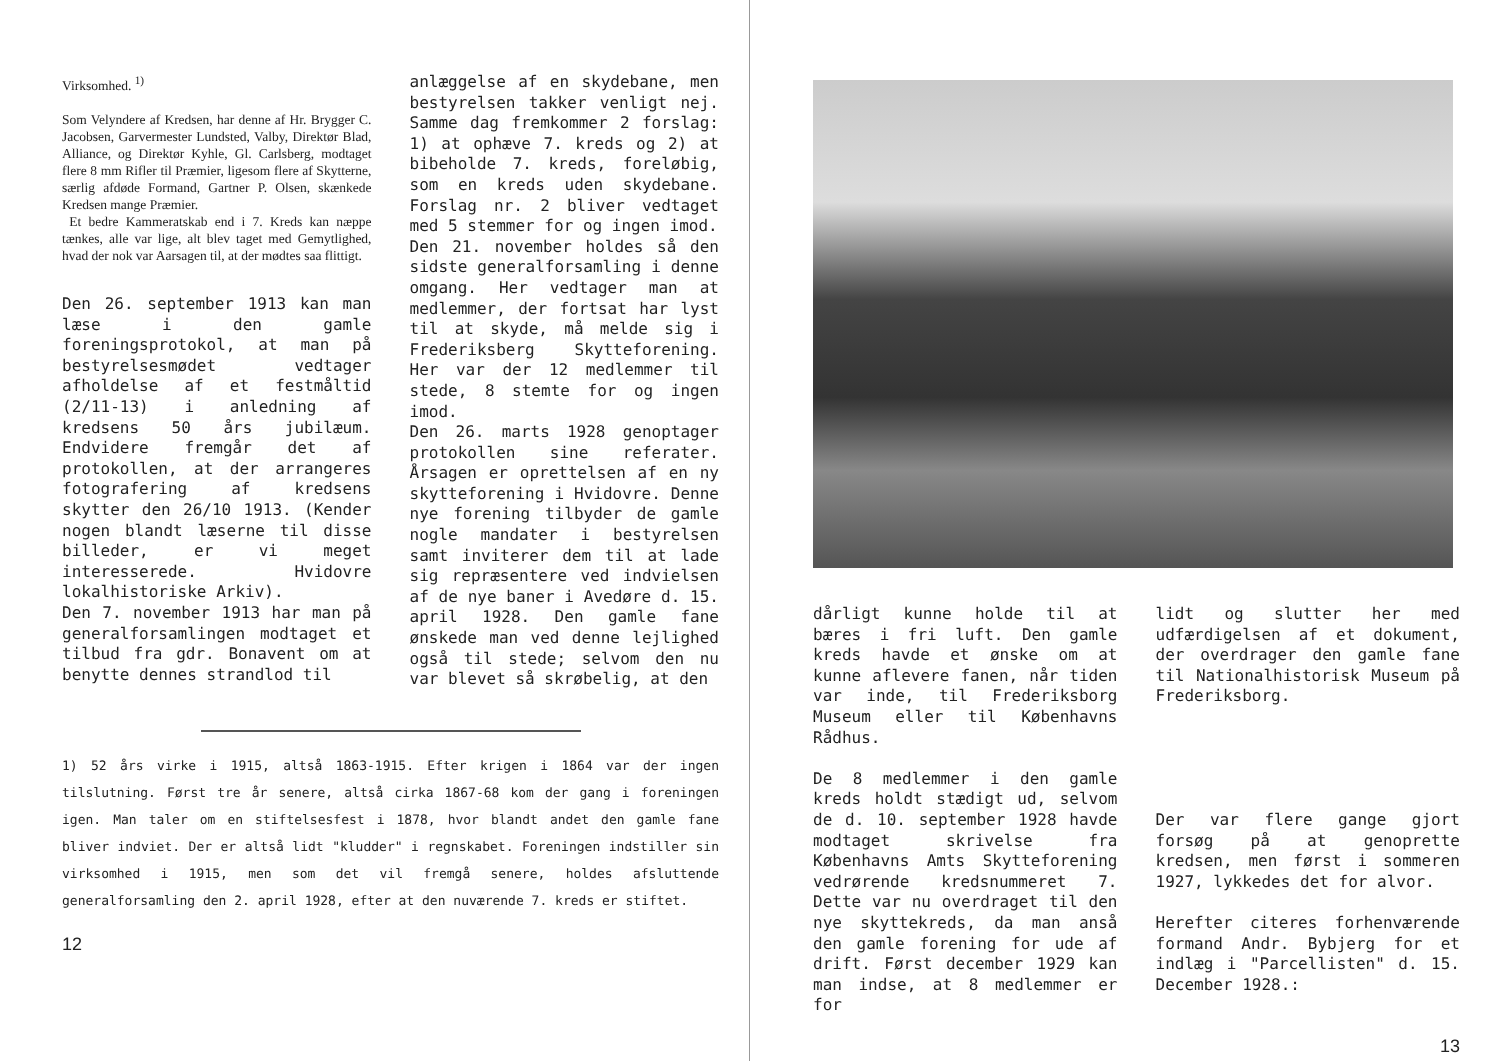Virksomhed. <sup>1)</sup>
Som Velyndere af Kredsen, har denne af Hr. Brygger C. Jacobsen, Garvermester Lundsted, Valby, Direktør Blad, Alliance, og Direktør Kyhle, Gl. Carlsberg, modtaget flere 8 mm Rifler til Præmier, ligesom flere af Skytterne, særlig afdøde Formand, Gartner P. Olsen, skænkede Kredsen mange Præmier.
Et bedre Kammeratskab end i 7. Kreds kan næppe tænkes, alle var lige, alt blev taget med Gemytlighed, hvad der nok var Aarsagen til, at der mødtes saa flittigt.
Den 26. september 1913 kan man læse i den gamle foreningsprotokol, at man på bestyrelsesmødet vedtager afholdelse af et festmåltid (2/11-13) i anledning af kredsens 50 års jubilæum. Endvidere fremgår det af protokollen, at der arrangeres fotografering af kredsens skytter den 26/10 1913. (Kender nogen blandt læserne til disse billeder, er vi meget interesserede. Hvidovre lokalhistoriske Arkiv).
Den 7. november 1913 har man på generalforsamlingen modtaget et tilbud fra gdr. Bonavent om at benytte dennes strandlod til
anlæggelse af en skydebane, men bestyrelsen takker venligt nej. Samme dag fremkommer 2 forslag: 1) at ophæve 7. kreds og 2) at bibeholde 7. kreds, foreløbig, som en kreds uden skydebane. Forslag nr. 2 bliver vedtaget med 5 stemmer for og ingen imod.
Den 21. november holdes så den sidste generalforsamling i denne omgang. Her vedtager man at medlemmer, der fortsat har lyst til at skyde, må melde sig i Frederiksberg Skytteforening. Her var der 12 medlemmer til stede, 8 stemte for og ingen imod.
Den 26. marts 1928 genoptager protokollen sine referater. Årsagen er oprettelsen af en ny skytteforening i Hvidovre. Denne nye forening tilbyder de gamle nogle mandater i bestyrelsen samt inviterer dem til at lade sig repræsentere ved indvielsen af de nye baner i Avedøre d. 15. april 1928. Den gamle fane ønskede man ved denne lejlighed også til stede; selvom den nu var blevet så skrøbelig, at den
1) 52 års virke i 1915, altså 1863-1915. Efter krigen i 1864 var der ingen tilslutning. Først tre år senere, altså cirka 1867-68 kom der gang i foreningen igen. Man taler om en stiftelsesfest i 1878, hvor blandt andet den gamle fane bliver indviet. Der er altså lidt "kludder" i regnskabet. Foreningen indstiller sin virksomhed i 1915, men som det vil fremgå senere, holdes afsluttende generalforsamling den 2. april 1928, efter at den nuværende 7. kreds er stiftet.
12
dårligt kunne holde til at bæres i fri luft. Den gamle kreds havde et ønske om at kunne aflevere fanen, når tiden var inde, til Frederiksborg Museum eller til Københavns Rådhus.
De 8 medlemmer i den gamle kreds holdt stædigt ud, selvom de d. 10. september 1928 havde modtaget skrivelse fra Københavns Amts Skytteforening vedrørende kredsnummeret 7. Dette var nu overdraget til den nye skyttekreds, da man anså den gamle forening for ude af drift. Først december 1929 kan man indse, at 8 medlemmer er for
lidt og slutter her med udfærdigelsen af et dokument, der overdrager den gamle fane til Nationalhistorisk Museum på Frederiksborg.
Der var flere gange gjort forsøg på at genoprette kredsen, men først i sommeren 1927, lykkedes det for alvor.
Herefter citeres forhenværende formand Andr. Bybjerg for et indlæg i "Parcellisten" d. 15. December 1928.:
13